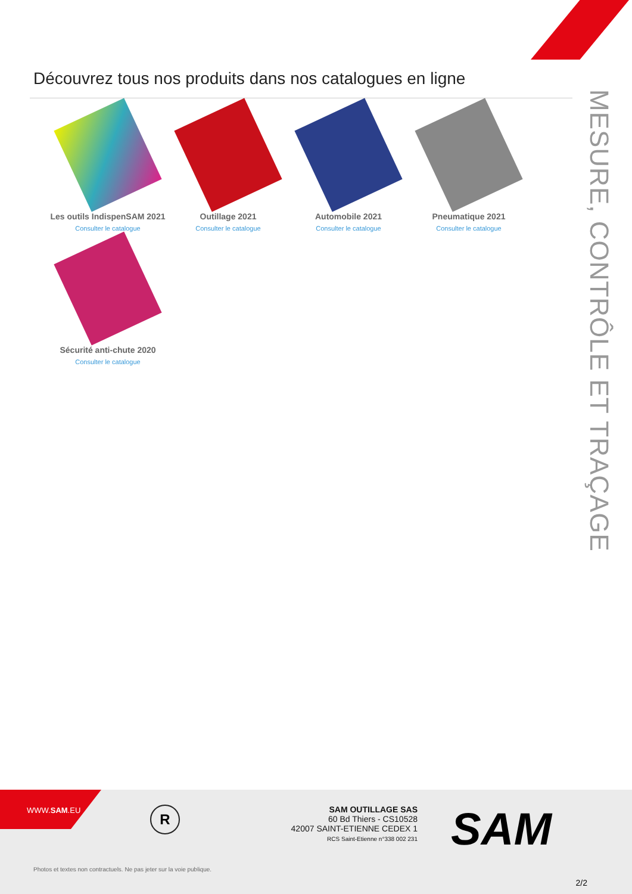Découvrez tous nos produits dans nos catalogues en ligne
MESURE, CONTRÔLE ET TRAÇAGE
Les outils IndispenSAM 2021
Consulter le catalogue
Outillage 2021
Consulter le catalogue
Automobile 2021
Consulter le catalogue
Pneumatique 2021
Consulter le catalogue
Sécurité anti-chute 2020
Consulter le catalogue
WWW.SAM.EU
R
SAM OUTILLAGE SAS
60 Bd Thiers - CS10528
42007 SAINT-ETIENNE CEDEX 1
RCS Saint-Etienne n°338 002 231
SAM
Photos et textes non contractuels. Ne pas jeter sur la voie publique.
2/2